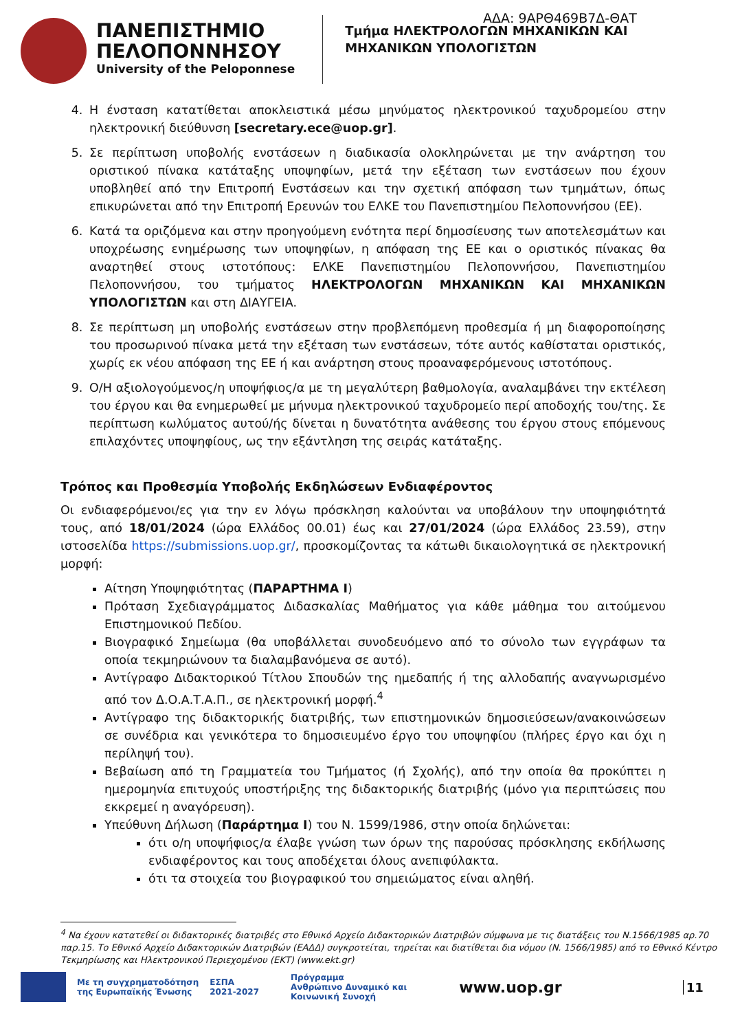ΑΔΑ: 9ΑΡΘ469Β7Δ-ΘΑΤ
ΠΑΝΕΠΙΣΤΗΜΙΟ
ΠΕΛΟΠΟΝΝΗΣΟΥ
University of the Peloponnese
Τμήμα ΗΛΕΚΤΡΟΛΟΓΩΝ ΜΗΧΑΝΙΚΩΝ ΚΑΙ
ΜΗΧΑΝΙΚΩΝ ΥΠΟΛΟΓΙΣΤΩΝ
4. Η ένσταση κατατίθεται αποκλειστικά μέσω μηνύματος ηλεκτρονικού ταχυδρομείου στην ηλεκτρονική διεύθυνση [secretary.ece@uop.gr].
5. Σε περίπτωση υποβολής ενστάσεων η διαδικασία ολοκληρώνεται με την ανάρτηση του οριστικού πίνακα κατάταξης υποψηφίων, μετά την εξέταση των ενστάσεων που έχουν υποβληθεί από την Επιτροπή Ενστάσεων και την σχετική απόφαση των τμημάτων, όπως επικυρώνεται από την Επιτροπή Ερευνών του ΕΛΚΕ του Πανεπιστημίου Πελοποννήσου (ΕΕ).
6. Κατά τα οριζόμενα και στην προηγούμενη ενότητα περί δημοσίευσης των αποτελεσμάτων και υποχρέωσης ενημέρωσης των υποψηφίων, η απόφαση της ΕΕ και ο οριστικός πίνακας θα αναρτηθεί στους ιστοτόπους: ΕΛΚΕ Πανεπιστημίου Πελοποννήσου, Πανεπιστημίου Πελοποννήσου, του τμήματος ΗΛΕΚΤΡΟΛΟΓΩΝ ΜΗΧΑΝΙΚΩΝ ΚΑΙ ΜΗΧΑΝΙΚΩΝ ΥΠΟΛΟΓΙΣΤΩΝ και στη ΔΙΑΥΓΕΙΑ.
8. Σε περίπτωση μη υποβολής ενστάσεων στην προβλεπόμενη προθεσμία ή μη διαφοροποίησης του προσωρινού πίνακα μετά την εξέταση των ενστάσεων, τότε αυτός καθίσταται οριστικός, χωρίς εκ νέου απόφαση της ΕΕ ή και ανάρτηση στους προαναφερόμενους ιστοτόπους.
9. Ο/Η αξιολογούμενος/η υποψήφιος/α με τη μεγαλύτερη βαθμολογία, αναλαμβάνει την εκτέλεση του έργου και θα ενημερωθεί με μήνυμα ηλεκτρονικού ταχυδρομείο περί αποδοχής του/της. Σε περίπτωση κωλύματος αυτού/ής δίνεται η δυνατότητα ανάθεσης του έργου στους επόμενους επιλαχόντες υποψηφίους, ως την εξάντληση της σειράς κατάταξης.
Τρόπος και Προθεσμία Υποβολής Εκδηλώσεων Ενδιαφέροντος
Οι ενδιαφερόμενοι/ες για την εν λόγω πρόσκληση καλούνται να υποβάλουν την υποψηφιότητά τους, από 18/01/2024 (ώρα Ελλάδος 00.01) έως και 27/01/2024 (ώρα Ελλάδος 23.59), στην ιστοσελίδα https://submissions.uop.gr/, προσκομίζοντας τα κάτωθι δικαιολογητικά σε ηλεκτρονική μορφή:
Αίτηση Υποψηφιότητας (ΠΑΡΑΡΤΗΜΑ Ι)
Πρόταση Σχεδιαγράμματος Διδασκαλίας Μαθήματος για κάθε μάθημα του αιτούμενου Επιστημονικού Πεδίου.
Βιογραφικό Σημείωμα (θα υποβάλλεται συνοδευόμενο από το σύνολο των εγγράφων τα οποία τεκμηριώνουν τα διαλαμβανόμενα σε αυτό).
Αντίγραφο Διδακτορικού Τίτλου Σπουδών της ημεδαπής ή της αλλοδαπής αναγνωρισμένο από τον Δ.Ο.Α.Τ.Α.Π., σε ηλεκτρονική μορφή.<sup>4</sup>
Αντίγραφο της διδακτορικής διατριβής, των επιστημονικών δημοσιεύσεων/ανακοινώσεων σε συνέδρια και γενικότερα το δημοσιευμένο έργο του υποψηφίου (πλήρες έργο και όχι η περίληψή του).
Βεβαίωση από τη Γραμματεία του Τμήματος (ή Σχολής), από την οποία θα προκύπτει η ημερομηνία επιτυχούς υποστήριξης της διδακτορικής διατριβής (μόνο για περιπτώσεις που εκκρεμεί η αναγόρευση).
Υπεύθυνη Δήλωση (Παράρτημα Ι) του Ν. 1599/1986, στην οποία δηλώνεται:
ότι ο/η υποψήφιος/α έλαβε γνώση των όρων της παρούσας πρόσκλησης εκδήλωσης ενδιαφέροντος και τους αποδέχεται όλους ανεπιφύλακτα.
ότι τα στοιχεία του βιογραφικού του σημειώματος είναι αληθή.
<sup>4</sup> Να έχουν κατατεθεί οι διδακτορικές διατριβές στο Εθνικό Αρχείο Διδακτορικών Διατριβών σύμφωνα με τις διατάξεις του Ν.1566/1985 αρ.70 παρ.15. Το Εθνικό Αρχείο Διδακτορικών Διατριβών (ΕΑΔΔ) συγκροτείται, τηρείται και διατίθεται δια νόμου (Ν. 1566/1985) από το Εθνικό Κέντρο Τεκμηρίωσης και Ηλεκτρονικού Περιεχομένου (ΕΚΤ) (www.ekt.gr)
Με τη συγχρηματοδότηση
της Ευρωπαϊκής Ένωσης
ΕΣΠΑ
2021-2027
Πρόγραμμα
Ανθρώπινο Δυναμικό και
Κοινωνική Συνοχή
www.uop.gr
11